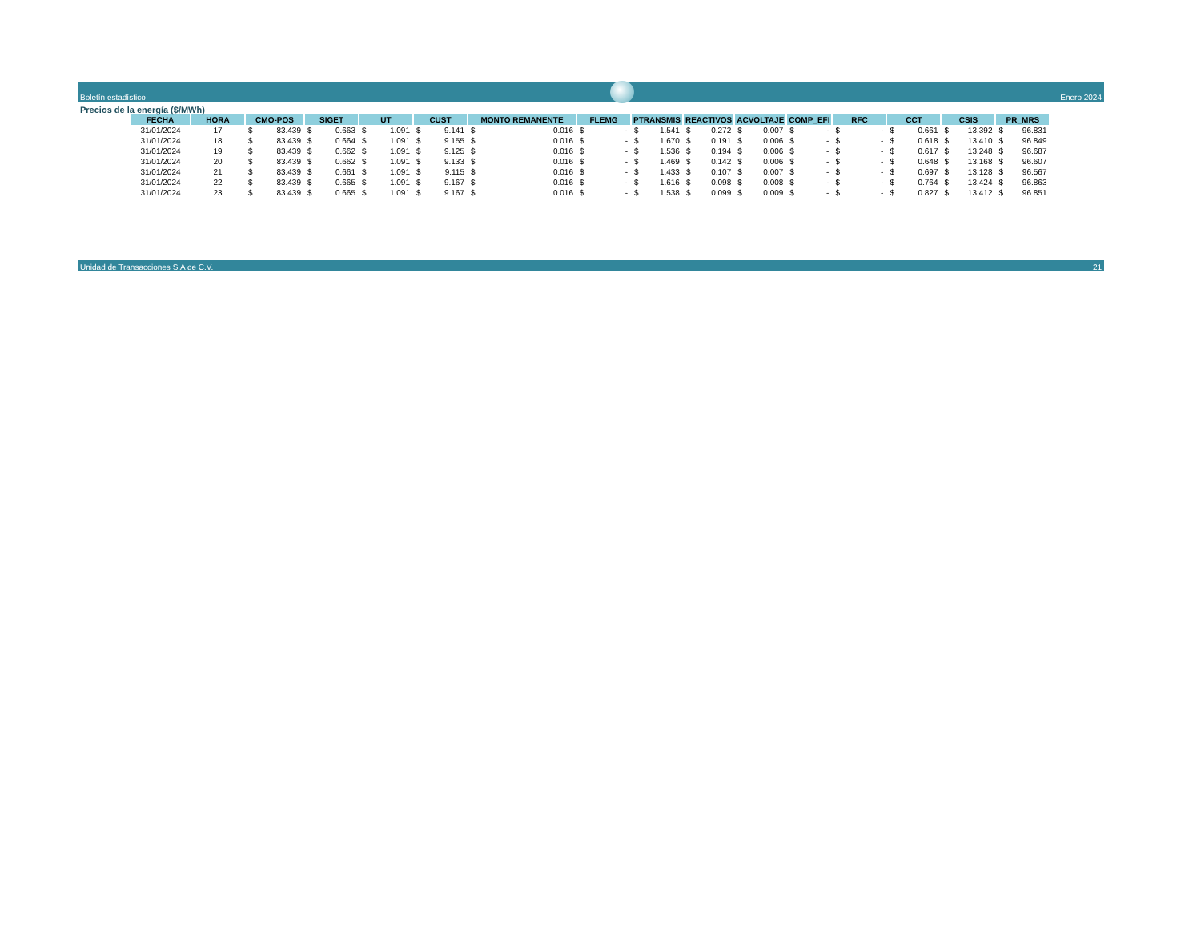Boletín estadístico
Enero 2024
Precios de la energía ($/MWh)
| FECHA | HORA | CMO-POS | | SIGET | | UT | | CUST | | MONTO REMANENTE | | FLEMG | | PTRANSMIS | | REACTIVOS | | ACVOLTAJE | | COMP_EFI | | RFC | | CCT | | CSIS | | PR_MRS | |
| --- | --- | --- | --- | --- | --- | --- | --- | --- | --- | --- | --- | --- | --- | --- | --- | --- | --- | --- | --- | --- | --- | --- | --- | --- | --- | --- | --- | --- | --- |
| 31/01/2024 | 17 | $ | 83.439 | $ | 0.663 | $ | 1.091 | $ | 9.141 | $ | 0.016 | $ | - | $ | 1.541 | $ | 0.272 | $ | 0.007 | $ | - | $ | - | $ | 0.661 | $ | 13.392 | $ | 96.831 |
| 31/01/2024 | 18 | $ | 83.439 | $ | 0.664 | $ | 1.091 | $ | 9.155 | $ | 0.016 | $ | - | $ | 1.670 | $ | 0.191 | $ | 0.006 | $ | - | $ | - | $ | 0.618 | $ | 13.410 | $ | 96.849 |
| 31/01/2024 | 19 | $ | 83.439 | $ | 0.662 | $ | 1.091 | $ | 9.125 | $ | 0.016 | $ | - | $ | 1.536 | $ | 0.194 | $ | 0.006 | $ | - | $ | - | $ | 0.617 | $ | 13.248 | $ | 96.687 |
| 31/01/2024 | 20 | $ | 83.439 | $ | 0.662 | $ | 1.091 | $ | 9.133 | $ | 0.016 | $ | - | $ | 1.469 | $ | 0.142 | $ | 0.006 | $ | - | $ | - | $ | 0.648 | $ | 13.168 | $ | 96.607 |
| 31/01/2024 | 21 | $ | 83.439 | $ | 0.661 | $ | 1.091 | $ | 9.115 | $ | 0.016 | $ | - | $ | 1.433 | $ | 0.107 | $ | 0.007 | $ | - | $ | - | $ | 0.697 | $ | 13.128 | $ | 96.567 |
| 31/01/2024 | 22 | $ | 83.439 | $ | 0.665 | $ | 1.091 | $ | 9.167 | $ | 0.016 | $ | - | $ | 1.616 | $ | 0.098 | $ | 0.008 | $ | - | $ | - | $ | 0.764 | $ | 13.424 | $ | 96.863 |
| 31/01/2024 | 23 | $ | 83.439 | $ | 0.665 | $ | 1.091 | $ | 9.167 | $ | 0.016 | $ | - | $ | 1.538 | $ | 0.099 | $ | 0.009 | $ | - | $ | - | $ | 0.827 | $ | 13.412 | $ | 96.851 |
Unidad de Transacciones S.A de C.V. 21